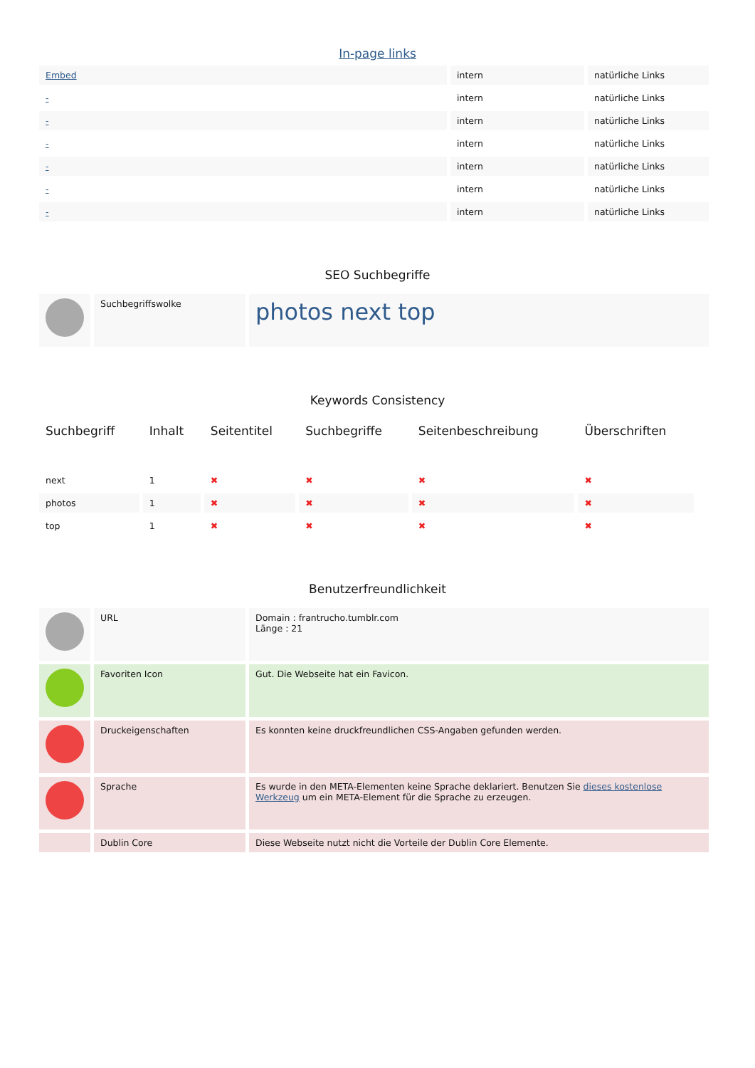In-page links
| Embed | intern | natürliche Links |
| - | intern | natürliche Links |
| - | intern | natürliche Links |
| - | intern | natürliche Links |
| - | intern | natürliche Links |
| - | intern | natürliche Links |
| - | intern | natürliche Links |
SEO Suchbegriffe
| | Suchbegriffswolke | photos next top |
Keywords Consistency
| Suchbegriff | Inhalt | Seitentitel | Suchbegriffe | Seitenbeschreibung | Überschriften |
| --- | --- | --- | --- | --- | --- |
| next | 1 | ✖ | ✖ | ✖ | ✖ |
| photos | 1 | ✖ | ✖ | ✖ | ✖ |
| top | 1 | ✖ | ✖ | ✖ | ✖ |
Benutzerfreundlichkeit
| | URL | Domain : frantrucho.tumblr.com Länge : 21 |
| | Favoriten Icon | Gut. Die Webseite hat ein Favicon. |
| | Druckeigenschaften | Es konnten keine druckfreundlichen CSS-Angaben gefunden werden. |
| | Sprache | Es wurde in den META-Elementen keine Sprache deklariert. Benutzen Sie dieses kostenlose Werkzeug um ein META-Element für die Sprache zu erzeugen. |
| | Dublin Core | Diese Webseite nutzt nicht die Vorteile der Dublin Core Elemente. |